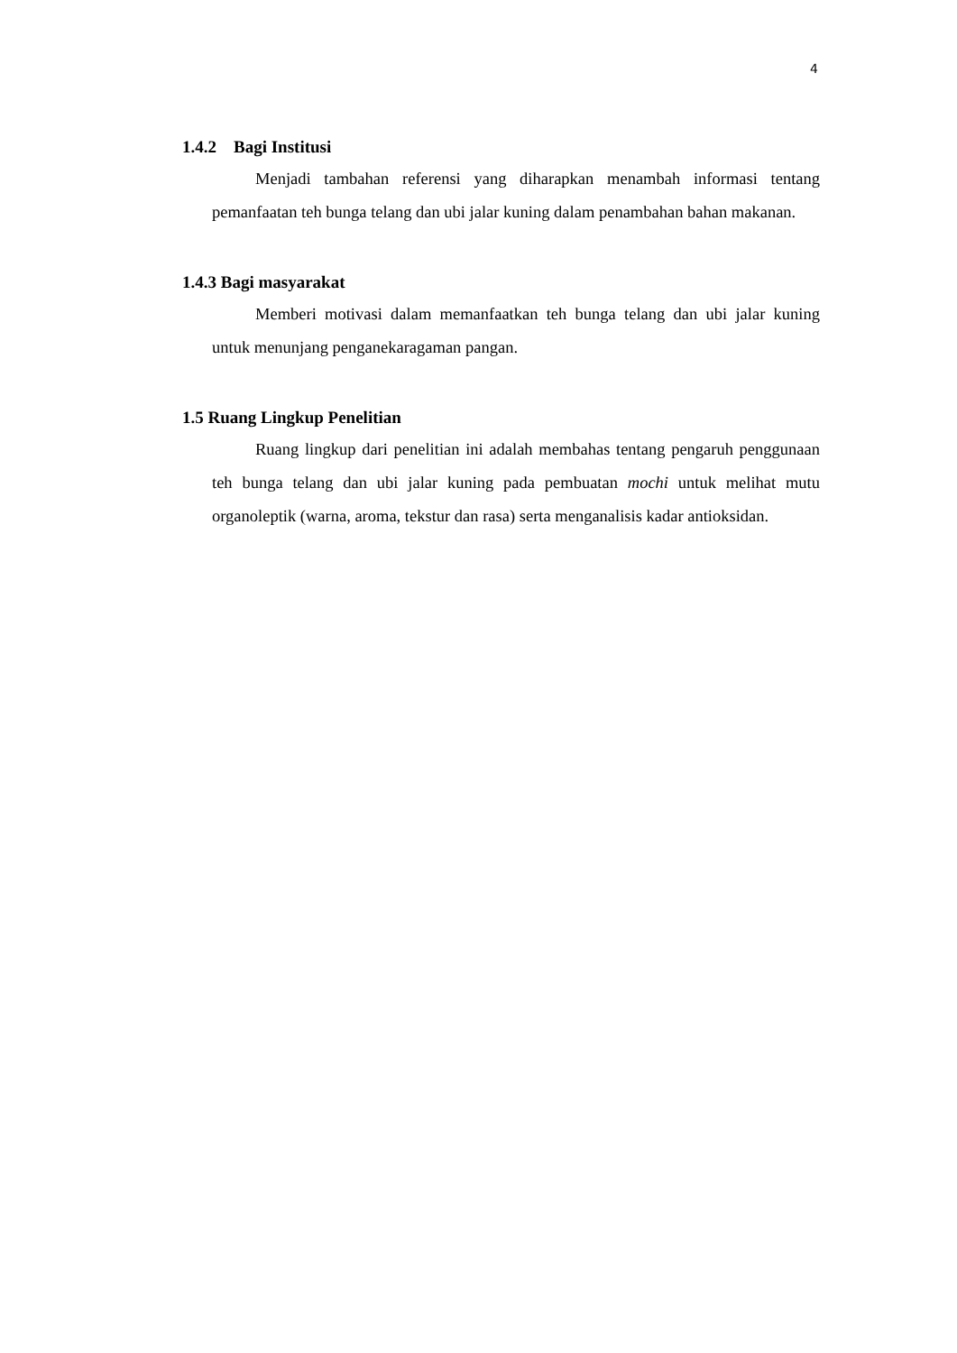4
1.4.2 Bagi Institusi
Menjadi tambahan referensi yang diharapkan menambah informasi tentang pemanfaatan teh bunga telang dan ubi jalar kuning dalam penambahan bahan makanan.
1.4.3 Bagi masyarakat
Memberi motivasi dalam memanfaatkan teh bunga telang dan ubi jalar kuning untuk menunjang penganekaragaman pangan.
1.5 Ruang Lingkup Penelitian
Ruang lingkup dari penelitian ini adalah membahas tentang pengaruh penggunaan teh bunga telang dan ubi jalar kuning pada pembuatan mochi untuk melihat mutu organoleptik (warna, aroma, tekstur dan rasa) serta menganalisis kadar antioksidan.